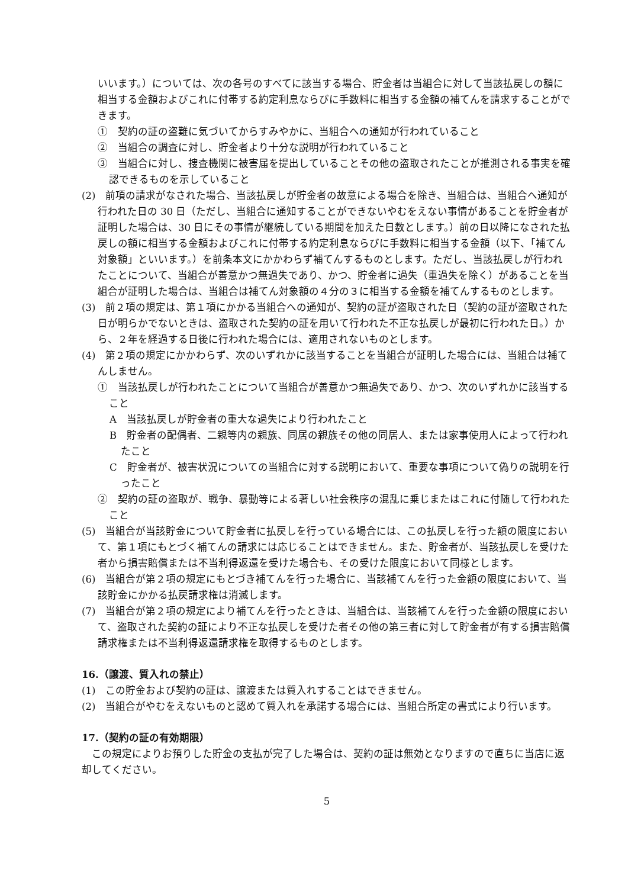いいます。）については、次の各号のすべてに該当する場合、貯金者は当組合に対して当該払戻しの額に相当する金額およびこれに付帯する約定利息ならびに手数料に相当する金額の補てんを請求することができます。
①　契約の証の盗難に気づいてからすみやかに、当組合への通知が行われていること
②　当組合の調査に対し、貯金者より十分な説明が行われていること
③　当組合に対し、捜査機関に被害届を提出していることその他の盗取されたことが推測される事実を確認できるものを示していること
(2)　前項の請求がなされた場合、当該払戻しが貯金者の故意による場合を除き、当組合は、当組合へ通知が行われた日の 30 日（ただし、当組合に通知することができないやむをえない事情があることを貯金者が証明した場合は、30 日にその事情が継続している期間を加えた日数とします。）前の日以降になされた払戻しの額に相当する金額およびこれに付帯する約定利息ならびに手数料に相当する金額（以下、「補てん対象額」といいます。）を前条本文にかかわらず補てんするものとします。ただし、当該払戻しが行われたことについて、当組合が善意かつ無過失であり、かつ、貯金者に過失（重過失を除く）があることを当組合が証明した場合は、当組合は補てん対象額の４分の３に相当する金額を補てんするものとします。
(3)　前２項の規定は、第１項にかかる当組合への通知が、契約の証が盗取された日（契約の証が盗取された日が明らかでないときは、盗取された契約の証を用いて行われた不正な払戻しが最初に行われた日。）から、２年を経過する日後に行われた場合には、適用されないものとします。
(4)　第２項の規定にかかわらず、次のいずれかに該当することを当組合が証明した場合には、当組合は補てんしません。
①　当該払戻しが行われたことについて当組合が善意かつ無過失であり、かつ、次のいずれかに該当すること
A　当該払戻しが貯金者の重大な過失により行われたこと
B　貯金者の配偶者、二親等内の親族、同居の親族その他の同居人、または家事使用人によって行われたこと
C　貯金者が、被害状況についての当組合に対する説明において、重要な事項について偽りの説明を行ったこと
②　契約の証の盗取が、戦争、暴動等による著しい社会秩序の混乱に乗じまたはこれに付随して行われたこと
(5)　当組合が当該貯金について貯金者に払戻しを行っている場合には、この払戻しを行った額の限度において、第１項にもとづく補てんの請求には応じることはできません。また、貯金者が、当該払戻しを受けた者から損害賠償または不当利得返還を受けた場合も、その受けた限度において同様とします。
(6)　当組合が第２項の規定にもとづき補てんを行った場合に、当該補てんを行った金額の限度において、当該貯金にかかる払戻請求権は消滅します。
(7)　当組合が第２項の規定により補てんを行ったときは、当組合は、当該補てんを行った金額の限度において、盗取された契約の証により不正な払戻しを受けた者その他の第三者に対して貯金者が有する損害賠償請求権または不当利得返還請求権を取得するものとします。
16.（譲渡、質入れの禁止）
(1)　この貯金および契約の証は、譲渡または質入れすることはできません。
(2)　当組合がやむをえないものと認めて質入れを承諾する場合には、当組合所定の書式により行います。
17.（契約の証の有効期限）
　この規定によりお預りした貯金の支払が完了した場合は、契約の証は無効となりますので直ちに当店に返却してください。
5